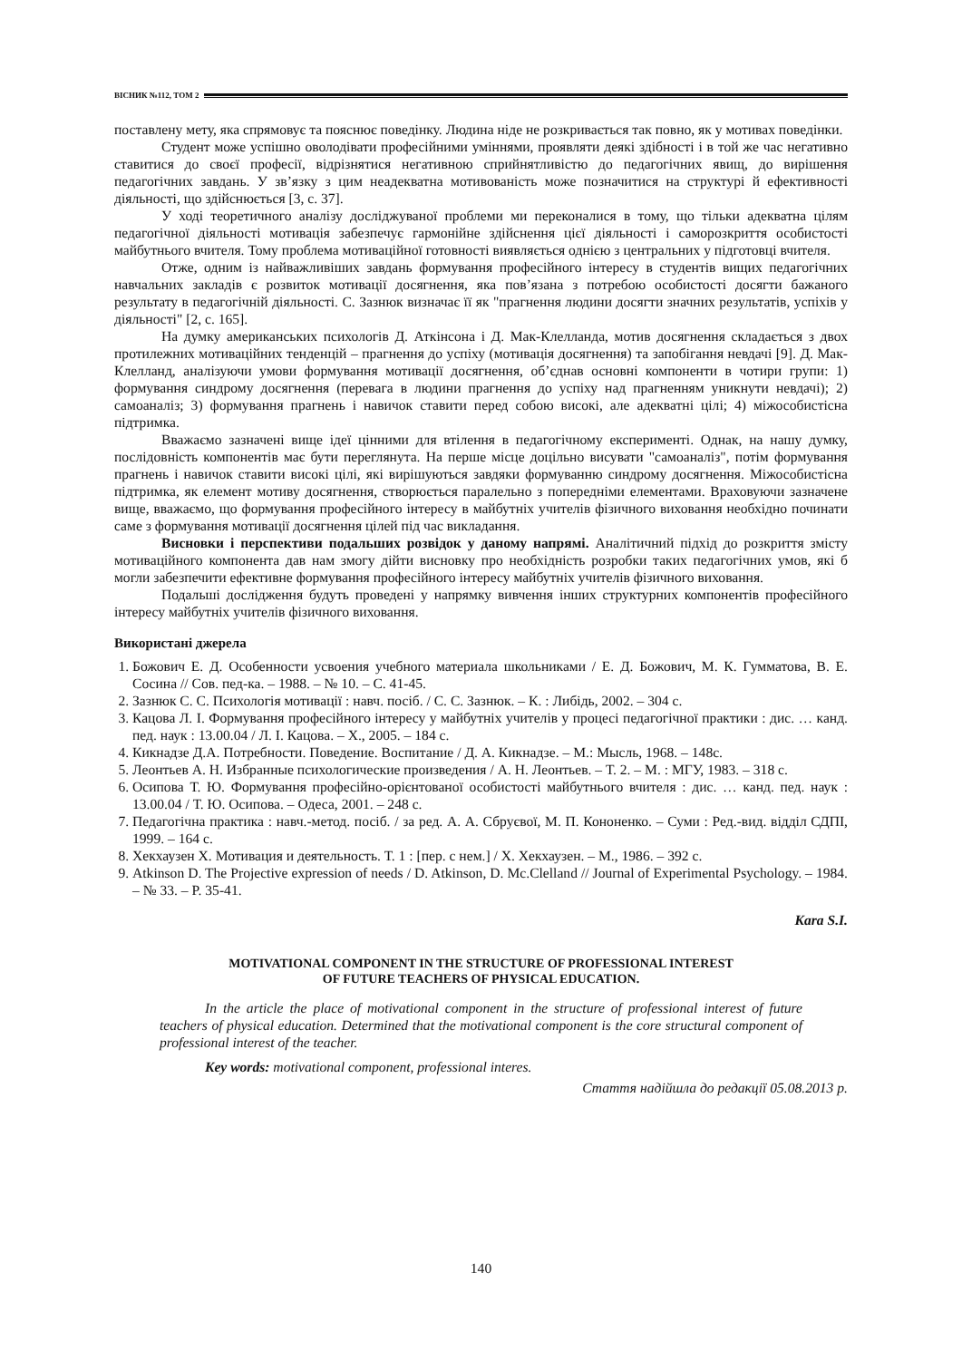ВІСНИК №112, ТОМ 2
поставлену мету, яка спрямовує та пояснює поведінку. Людина ніде не розкривається так повно, як у мотивах поведінки.
Студент може успішно оволодівати професійними уміннями, проявляти деякі здібності і в той же час негативно ставитися до своєї професії, відрізнятися негативною сприйнятливістю до педагогічних явищ, до вирішення педагогічних завдань. У зв’язку з цим неадекватна мотивованість може позначитися на структурі й ефективності діяльності, що здійснюється [3, с. 37].
У ході теоретичного аналізу досліджуваної проблеми ми переконалися в тому, що тільки адекватна цілям педагогічної діяльності мотивація забезпечує гармонійне здійснення цієї діяльності і саморозкриття особистості майбутнього вчителя. Тому проблема мотиваційної готовності виявляється однією з центральних у підготовці вчителя.
Отже, одним із найважливіших завдань формування професійного інтересу в студентів вищих педагогічних навчальних закладів є розвиток мотивації досягнення, яка пов’язана з потребою особистості досягти бажаного результату в педагогічній діяльності. С. Зазнюк визначає її як "прагнення людини досягти значних результатів, успіхів у діяльності" [2, с. 165].
На думку американських психологів Д. Аткінсона і Д. Мак-Клелланда, мотив досягнення складається з двох протилежних мотиваційних тенденцій – прагнення до успіху (мотивація досягнення) та запобігання невдачі [9]. Д. Мак-Клелланд, аналізуючи умови формування мотивації досягнення, об’єднав основні компоненти в чотири групи: 1) формування синдрому досягнення (перевага в людини прагнення до успіху над прагненням уникнути невдачі); 2) самоаналіз; 3) формування прагнень і навичок ставити перед собою високі, але адекватні цілі; 4) міжособистісна підтримка.
Вважаємо зазначені вище ідеї цінними для втілення в педагогічному експерименті. Однак, на нашу думку, послідовність компонентів має бути переглянута. На перше місце доцільно висувати "самоаналіз", потім формування прагнень і навичок ставити високі цілі, які вирішуються завдяки формуванню синдрому досягнення. Міжособистісна підтримка, як елемент мотиву досягнення, створюється паралельно з попередніми елементами. Враховуючи зазначене вище, вважаємо, що формування професійного інтересу в майбутніх учителів фізичного виховання необхідно починати саме з формування мотивації досягнення цілей під час викладання.
Висновки і перспективи подальших розвідок у даному напрямі. Аналітичний підхід до розкриття змісту мотиваційного компонента дав нам змогу дійти висновку про необхідність розробки таких педагогічних умов, які б могли забезпечити ефективне формування професійного інтересу майбутніх учителів фізичного виховання.
Подальші дослідження будуть проведені у напрямку вивчення інших структурних компонентів професійного інтересу майбутніх учителів фізичного виховання.
Використані джерела
1. Божович Е. Д. Особенности усвоения учебного материала школьниками / Е. Д. Божович, М. К. Гумматова, В. Е. Сосина // Сов. пед-ка. – 1988. – № 10. – С. 41-45.
2. Зазнюк С. С. Психологія мотивації : навч. посіб. / С. С. Зазнюк. – К. : Либідь, 2002. – 304 с.
3. Кацова Л. І. Формування професійного інтересу у майбутніх учителів у процесі педагогічної практики : дис. … канд. пед. наук : 13.00.04 / Л. І. Кацова. – Х., 2005. – 184 с.
4. Кикнадзе Д.А. Потребности. Поведение. Воспитание / Д. А. Кикнадзе. – М.: Мысль, 1968. – 148с.
5. Леонтьев А. Н. Избранные психологические произведения / А. Н. Леонтьев. – Т. 2. – М. : МГУ, 1983. – 318 с.
6. Осипова Т. Ю. Формування професійно-орієнтованої особистості майбутнього вчителя : дис. … канд. пед. наук : 13.00.04 / Т. Ю. Осипова. – Одеса, 2001. – 248 с.
7. Педагогічна практика : навч.-метод. посіб. / за ред. А. А. Сбруєвої, М. П. Кононенко. – Суми : Ред.-вид. відділ СДПІ, 1999. – 164 с.
8. Хекхаузен Х. Мотивация и деятельность. Т. 1 : [пер. с нем.] / Х. Хекхаузен. – М., 1986. – 392 с.
9. Atkinson D. The Projective expression of needs / D. Atkinson, D. Mc.Clelland // Journal of Experimental Psychology. – 1984. – № 33. – P. 35-41.
Kara S.I.
MOTIVATIONAL COMPONENT IN THE STRUCTURE OF PROFESSIONAL INTEREST
OF FUTURE TEACHERS OF PHYSICAL EDUCATION.
In the article the place of motivational component in the structure of professional interest of future teachers of physical education. Determined that the motivational component is the core structural component of professional interest of the teacher.
Key words: motivational component, professional interes.
Стаття надійшла до редакції 05.08.2013 р.
140